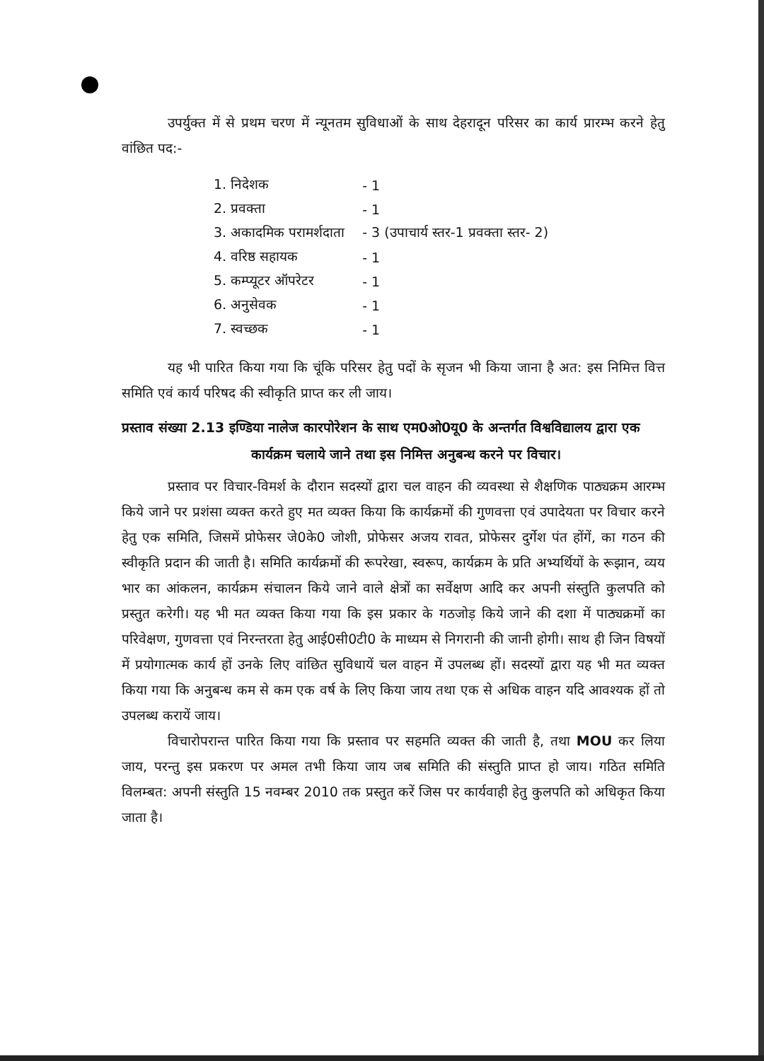उपर्युक्त में से प्रथम चरण में न्यूनतम सुविधाओं के साथ देहरादून परिसर का कार्य प्रारम्भ करने हेतु वांछित पद:-
| 1. निदेशक | - 1 |
| 2. प्रवक्ता | - 1 |
| 3. अकादमिक परामर्शदाता | - 3 (उपाचार्य स्तर-1 प्रवक्ता स्तर- 2) |
| 4. वरिष्ठ सहायक | - 1 |
| 5. कम्प्यूटर ऑपरेटर | - 1 |
| 6. अनुसेवक | - 1 |
| 7. स्वच्छक | - 1 |
यह भी पारित किया गया कि चूंकि परिसर हेतु पदों के सृजन भी किया जाना है अत: इस निमित्त वित्त समिति एवं कार्य परिषद की स्वीकृति प्राप्त कर ली जाय।
प्रस्ताव संख्या 2.13 इण्डिया नालेज कारपोरेशन के साथ एम0ओ0यू0 के अन्तर्गत विश्वविद्यालय द्वारा एक कार्यक्रम चलाये जाने तथा इस निमित्त अनुबन्ध करने पर विचार।
प्रस्ताव पर विचार-विमर्श के दौरान सदस्यों द्वारा चल वाहन की व्यवस्था से शैक्षणिक पाठ्यक्रम आरम्भ किये जाने पर प्रशंसा व्यक्त करते हुए मत व्यक्त किया कि कार्यक्रमों की गुणवत्ता एवं उपादेयता पर विचार करने हेतु एक समिति, जिसमें प्रोफेसर जे0के0 जोशी, प्रोफेसर अजय रावत, प्रोफेसर दुर्गेश पंत होंगें, का गठन की स्वीकृति प्रदान की जाती है। समिति कार्यक्रमों की रूपरेखा, स्वरूप, कार्यक्रम के प्रति अभ्यर्थियों के रूझान, व्यय भार का आंकलन, कार्यक्रम संचालन किये जाने वाले क्षेत्रों का सर्वेक्षण आदि कर अपनी संस्तुति कुलपति को प्रस्तुत करेगी। यह भी मत व्यक्त किया गया कि इस प्रकार के गठजोड़ किये जाने की दशा में पाठ्यक्रमों का परिवेक्षण, गुणवत्ता एवं निरन्तरता हेतु आई0सी0टी0 के माध्यम से निगरानी की जानी होगी। साथ ही जिन विषयों में प्रयोगात्मक कार्य हों उनके लिए वांछित सुविधायें चल वाहन में उपलब्ध हों। सदस्यों द्वारा यह भी मत व्यक्त किया गया कि अनुबन्ध कम से कम एक वर्ष के लिए किया जाय तथा एक से अधिक वाहन यदि आवश्यक हों तो उपलब्ध करायें जाय।
विचारोपरान्त पारित किया गया कि प्रस्ताव पर सहमति व्यक्त की जाती है, तथा MOU कर लिया जाय, परन्तु इस प्रकरण पर अमल तभी किया जाय जब समिति की संस्तुति प्राप्त हो जाय। गठित समिति विलम्बत: अपनी संस्तुति 15 नवम्बर 2010 तक प्रस्तुत करें जिस पर कार्यवाही हेतु कुलपति को अधिकृत किया जाता है।